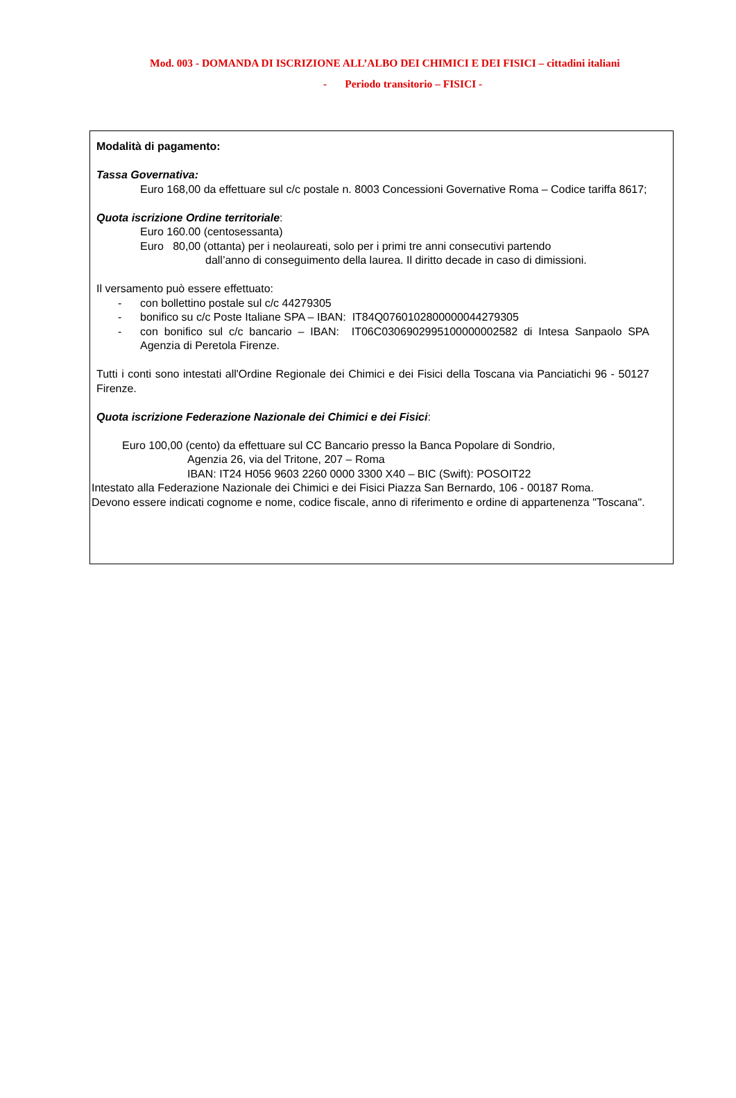Mod. 003 - DOMANDA DI ISCRIZIONE ALL’ALBO DEI CHIMICI E DEI FISICI – cittadini italiani
- Periodo transitorio – FISICI -
Modalità di pagamento:
Tassa Governativa:
Euro 168,00 da effettuare sul c/c postale n. 8003 Concessioni Governative Roma – Codice tariffa 8617;
Quota iscrizione Ordine territoriale:
Euro 160.00 (centosessanta)
Euro 80,00 (ottanta) per i neolaureati, solo per i primi tre anni consecutivi partendo
dall’anno di conseguimento della laurea. Il diritto decade in caso di dimissioni.
Il versamento può essere effettuato:
- con bollettino postale sul c/c 44279305
- bonifico su c/c Poste Italiane SPA – IBAN: IT84Q0760102800000044279305
- con bonifico sul c/c bancario – IBAN: IT06C0306902995100000002582 di Intesa Sanpaolo SPA Agenzia di Peretola Firenze.
Tutti i conti sono intestati all'Ordine Regionale dei Chimici e dei Fisici della Toscana via Panciatichi 96 - 50127 Firenze.
Quota iscrizione Federazione Nazionale dei Chimici e dei Fisici:
Euro 100,00 (cento) da effettuare sul CC Bancario presso la Banca Popolare di Sondrio,
Agenzia 26, via del Tritone, 207 – Roma
IBAN: IT24 H056 9603 2260 0000 3300 X40 – BIC (Swift): POSOIT22
Intestato alla Federazione Nazionale dei Chimici e dei Fisici Piazza San Bernardo, 106 - 00187 Roma.
Devono essere indicati cognome e nome, codice fiscale, anno di riferimento e ordine di appartenenza "Toscana".